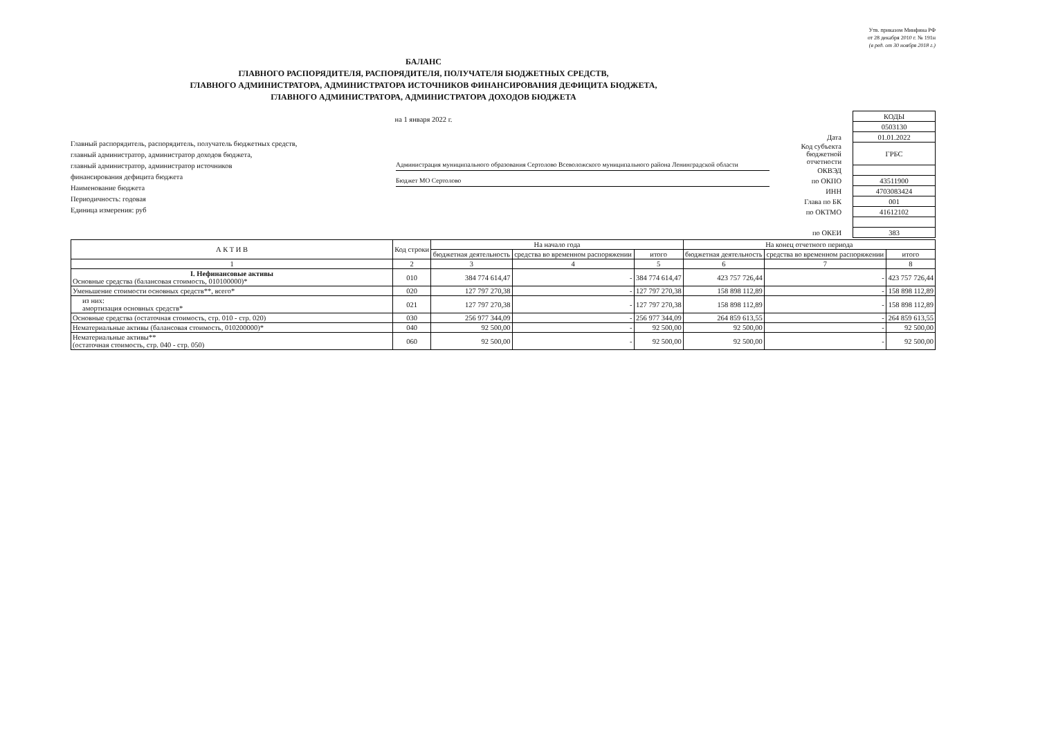Утв. приказом Минфина РФ
от 28 декабря 2010 г. № 191н
(в ред. от 30 ноября 2018 г.)
БАЛАНС
ГЛАВНОГО РАСПОРЯДИТЕЛЯ, РАСПОРЯДИТЕЛЯ, ПОЛУЧАТЕЛЯ БЮДЖЕТНЫХ СРЕДСТВ,
ГЛАВНОГО АДМИНИСТРАТОРА, АДМИНИСТРАТОРА ИСТОЧНИКОВ ФИНАНСИРОВАНИЯ ДЕФИЦИТА БЮДЖЕТА,
ГЛАВНОГО АДМИНИСТРАТОРА, АДМИНИСТРАТОРА ДОХОДОВ БЮДЖЕТА
на 1 января 2022 г.
Главный распорядитель, распорядитель, получатель бюджетных средств,
главный администратор, администратор доходов бюджета,
главный администратор, администратор источников
финансирования дефицита бюджета
Наименование бюджета
Периодичность: годовая
Единица измерения: руб
Администрация муниципального образования Сертолово Всеволожского муниципального района Ленинградской области
Бюджет МО Сертолово
| | КОДЫ |
| | 0503130 |
| Дата | 01.01.2022 |
| Код субъекта бюджетной отчетности | ГРБС |
| ОКВЭД | |
| по ОКПО | 43511900 |
| ИНН | 4703083424 |
| Глава по БК | 001 |
| по ОКТМО | 41612102 |
| по ОКЕИ | 383 |
| А К Т И В | Код строки | На начало года | | | На конец отчетного периода | | |
| --- | --- | --- | --- | --- | --- | --- | --- |
| | | бюджетная деятельность | средства во временном распоряжении | итого | бюджетная деятельность | средства во временном распоряжении | итого |
| 1 | 2 | 3 | 4 | 5 | 6 | 7 | 8 |
| I. Нефинансовые активы Основные средства (балансовая стоимость, 010100000)* | 010 | 384 774 614,47 | - | 384 774 614,47 | 423 757 726,44 | - | 423 757 726,44 |
| Уменьшение стоимости основных средств**, всего* | 020 | 127 797 270,38 | - | 127 797 270,38 | 158 898 112,89 | - | 158 898 112,89 |
| из них: амортизация основных средств* | 021 | 127 797 270,38 | - | 127 797 270,38 | 158 898 112,89 | - | 158 898 112,89 |
| Основные средства (остаточная стоимость, стр. 010 - стр. 020) | 030 | 256 977 344,09 | - | 256 977 344,09 | 264 859 613,55 | - | 264 859 613,55 |
| Нематериальные активы (балансовая стоимость, 010200000)* | 040 | 92 500,00 | - | 92 500,00 | 92 500,00 | - | 92 500,00 |
| Нематериальные активы** (остаточная стоимость, стр. 040 - стр. 050) | 060 | 92 500,00 | - | 92 500,00 | 92 500,00 | - | 92 500,00 |